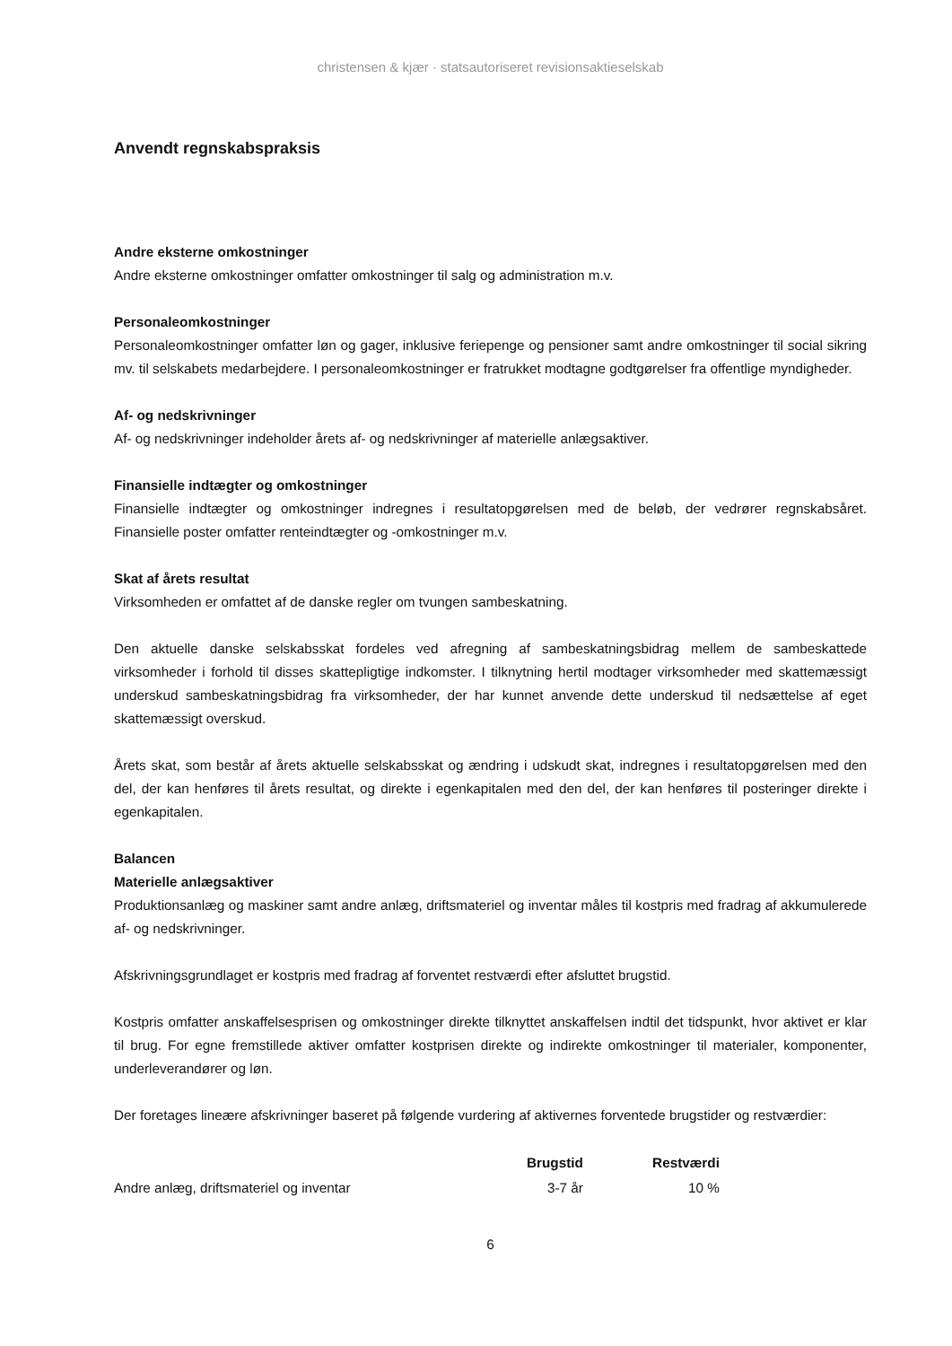christensen & kjær · statsautoriseret revisionsaktieselskab
Anvendt regnskabspraksis
Andre eksterne omkostninger
Andre eksterne omkostninger omfatter omkostninger til salg og administration m.v.
Personaleomkostninger
Personaleomkostninger omfatter løn og gager, inklusive feriepenge og pensioner samt andre omkostninger til social sikring mv. til selskabets medarbejdere. I personaleomkostninger er fratrukket modtagne godtgørelser fra offentlige myndigheder.
Af- og nedskrivninger
Af- og nedskrivninger indeholder årets af- og nedskrivninger af materielle anlægsaktiver.
Finansielle indtægter og omkostninger
Finansielle indtægter og omkostninger indregnes i resultatopgørelsen med de beløb, der vedrører regnskabsåret. Finansielle poster omfatter renteindtægter og -omkostninger m.v.
Skat af årets resultat
Virksomheden er omfattet af de danske regler om tvungen sambeskatning.
Den aktuelle danske selskabsskat fordeles ved afregning af sambeskatningsbidrag mellem de sambeskattede virksomheder i forhold til disses skattepligtige indkomster. I tilknytning hertil modtager virksomheder med skattemæssigt underskud sambeskatningsbidrag fra virksomheder, der har kunnet anvende dette underskud til nedsættelse af eget skattemæssigt overskud.
Årets skat, som består af årets aktuelle selskabsskat og ændring i udskudt skat, indregnes i resultatopgørelsen med den del, der kan henføres til årets resultat, og direkte i egenkapitalen med den del, der kan henføres til posteringer direkte i egenkapitalen.
Balancen
Materielle anlægsaktiver
Produktionsanlæg og maskiner samt andre anlæg, driftsmateriel og inventar måles til kostpris med fradrag af akkumulerede af- og nedskrivninger.
Afskrivningsgrundlaget er kostpris med fradrag af forventet restværdi efter afsluttet brugstid.
Kostpris omfatter anskaffelsesprisen og omkostninger direkte tilknyttet anskaffelsen indtil det tidspunkt, hvor aktivet er klar til brug. For egne fremstillede aktiver omfatter kostprisen direkte og indirekte omkostninger til materialer, komponenter, underleverandører og løn.
Der foretages lineære afskrivninger baseret på følgende vurdering af aktivernes forventede brugstider og restværdier:
| | Brugstid | Restværdi |
| --- | --- | --- |
| Andre anlæg, driftsmateriel og inventar | 3-7 år | 10 % |
6